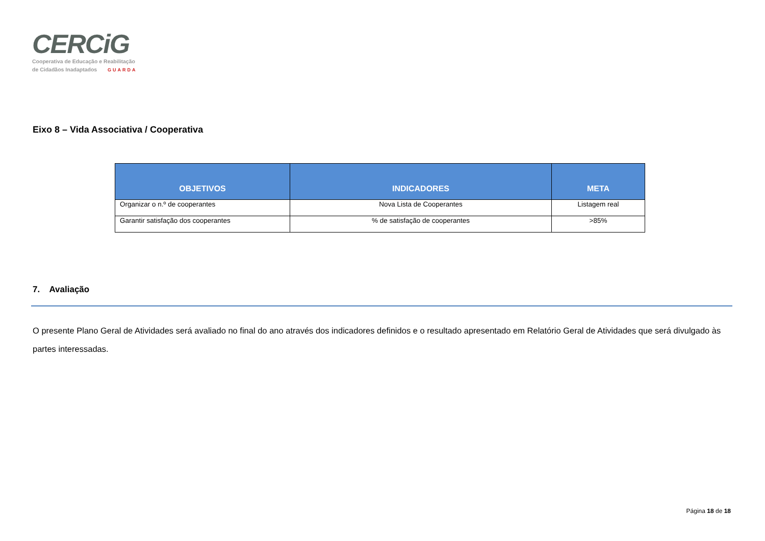CERCiG
Cooperativa de Educação e Reabilitação
de Cidadãos Inadaptados GUARDA
Eixo 8 – Vida Associativa / Cooperativa
| OBJETIVOS | INDICADORES | META |
| --- | --- | --- |
| Organizar o n.º de cooperantes | Nova Lista de Cooperantes | Listagem real |
| Garantir satisfação dos cooperantes | % de satisfação de cooperantes | >85% |
7. Avaliação
O presente Plano Geral de Atividades será avaliado no final do ano através dos indicadores definidos e o resultado apresentado em Relatório Geral de Atividades que será divulgado às partes interessadas.
Página 18 de 18